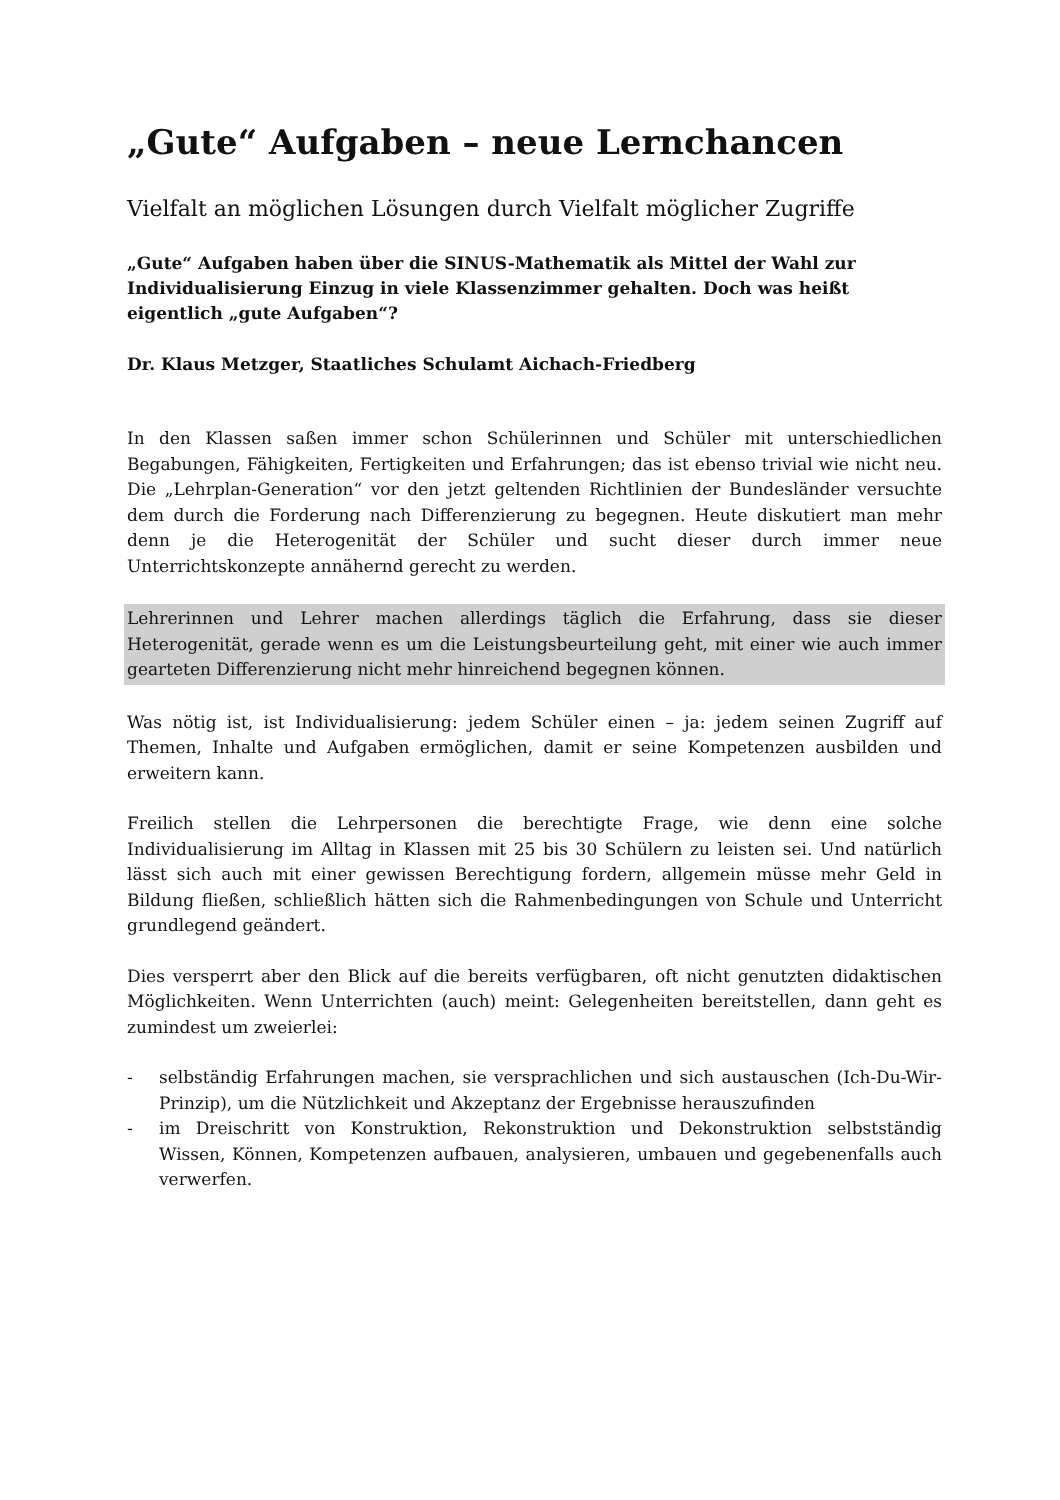„Gute“ Aufgaben – neue Lernchancen
Vielfalt an möglichen Lösungen durch Vielfalt möglicher Zugriffe
„Gute“ Aufgaben haben über die SINUS-Mathematik als Mittel der Wahl zur Individualisierung Einzug in viele Klassenzimmer gehalten. Doch was heißt eigentlich „gute Aufgaben“?
Dr. Klaus Metzger, Staatliches Schulamt Aichach-Friedberg
In den Klassen saßen immer schon Schülerinnen und Schüler mit unterschiedlichen Begabungen, Fähigkeiten, Fertigkeiten und Erfahrungen; das ist ebenso trivial wie nicht neu. Die „Lehrplan-Generation“ vor den jetzt geltenden Richtlinien der Bundesländer versuchte dem durch die Forderung nach Differenzierung zu begegnen. Heute diskutiert man mehr denn je die Heterogenität der Schüler und sucht dieser durch immer neue Unterrichtskonzepte annähernd gerecht zu werden.
Lehrerinnen und Lehrer machen allerdings täglich die Erfahrung, dass sie dieser Heterogenität, gerade wenn es um die Leistungsbeurteilung geht, mit einer wie auch immer gearteten Differenzierung nicht mehr hinreichend begegnen können.
Was nötig ist, ist Individualisierung: jedem Schüler einen – ja: jedem seinen Zugriff auf Themen, Inhalte und Aufgaben ermöglichen, damit er seine Kompetenzen ausbilden und erweitern kann.
Freilich stellen die Lehrpersonen die berechtigte Frage, wie denn eine solche Individualisierung im Alltag in Klassen mit 25 bis 30 Schülern zu leisten sei. Und natürlich lässt sich auch mit einer gewissen Berechtigung fordern, allgemein müsse mehr Geld in Bildung fließen, schließlich hätten sich die Rahmenbedingungen von Schule und Unterricht grundlegend geändert.
Dies versperrt aber den Blick auf die bereits verfügbaren, oft nicht genutzten didaktischen Möglichkeiten. Wenn Unterrichten (auch) meint: Gelegenheiten bereitstellen, dann geht es zumindest um zweierlei:
- selbständig Erfahrungen machen, sie versprachlichen und sich austauschen (Ich-Du-Wir-Prinzip), um die Nützlichkeit und Akzeptanz der Ergebnisse herauszufinden
- im Dreischritt von Konstruktion, Rekonstruktion und Dekonstruktion selbstständig Wissen, Können, Kompetenzen aufbauen, analysieren, umbauen und gegebenenfalls auch verwerfen.